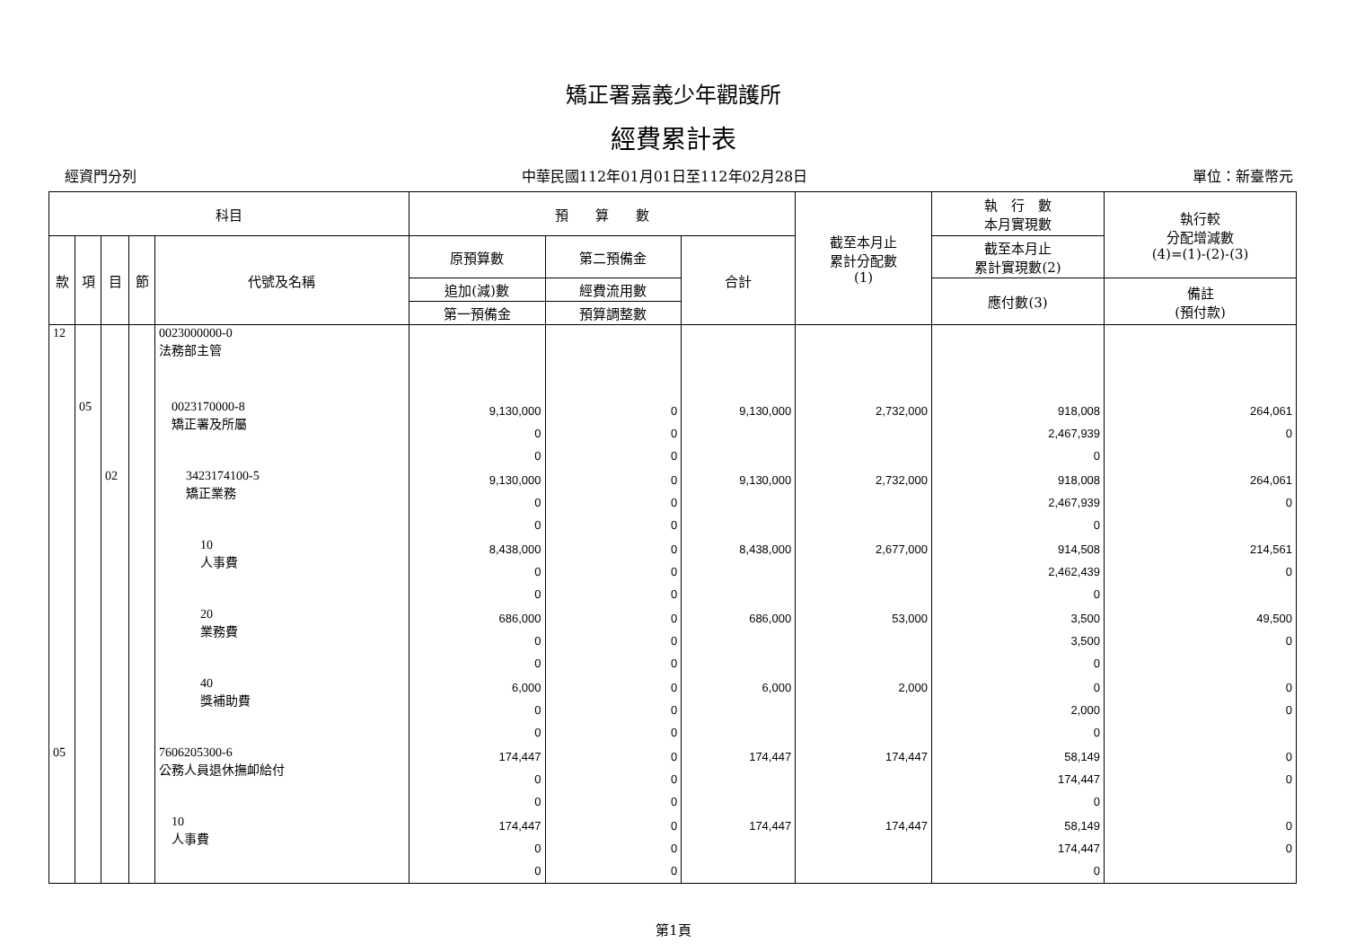矯正署嘉義少年觀護所
經費累計表
經資門分列 中華民國112年01月01日至112年02月28日 單位：新臺幣元
| 科目 | | | | | 預 算 數 | | | 截至本月止 累計分配數 (1) | 執 行 數 本月實現數 | 執行較 分配增減數 (4)=(1)-(2)-(3) |
| --- | --- | --- | --- | --- | --- | --- | --- | --- | --- | --- |
| 款 | 項 | 目 | 節 | 代號及名稱 | 原預算數 | 第二預備金 | 合計 | | 截至本月止 累計實現數(2) | |
| | | | | | 追加(減)數 | 經費流用數 | | | 應付數(3) | 備註 (預付款) |
| | | | | | 第一預備金 | 預算調整數 | | | | |
| 12 | | | | 0023000000-0 法務部主管 | | | | | | |
| | 05 | | | 0023170000-8 矯正署及所屬 | 9,130,000 0 0 | 0 0 0 | 9,130,000 | 2,732,000 | 918,008 2,467,939 0 | 264,061 0 |
| | | 02 | | 3423174100-5 矯正業務 | 9,130,000 0 0 | 0 0 0 | 9,130,000 | 2,732,000 | 918,008 2,467,939 0 | 264,061 0 |
| | | | | 10 人事費 | 8,438,000 0 0 | 0 0 0 | 8,438,000 | 2,677,000 | 914,508 2,462,439 0 | 214,561 0 |
| | | | | 20 業務費 | 686,000 0 0 | 0 0 0 | 686,000 | 53,000 | 3,500 3,500 0 | 49,500 0 |
| | | | | 40 獎補助費 | 6,000 0 0 | 0 0 0 | 6,000 | 2,000 | 0 2,000 0 | 0 0 |
| 05 | | | | 7606205300-6 公務人員退休撫卹給付 | 174,447 0 0 | 0 0 0 | 174,447 | 174,447 | 58,149 174,447 0 | 0 0 |
| | | | | 10 人事費 | 174,447 0 0 | 0 0 0 | 174,447 | 174,447 | 58,149 174,447 0 | 0 0 |
第1頁